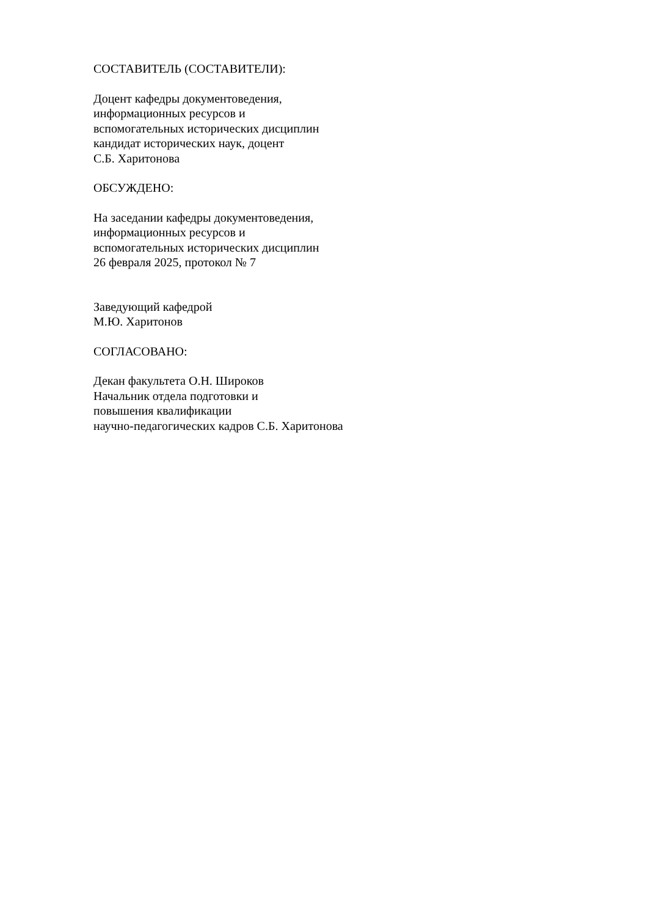СОСТАВИТЕЛЬ (СОСТАВИТЕЛИ):
Доцент кафедры документоведения,
информационных ресурсов и
вспомогательных исторических дисциплин
кандидат исторических наук, доцент
С.Б. Харитонова
ОБСУЖДЕНО:
На заседании кафедры документоведения,
информационных ресурсов и
вспомогательных исторических дисциплин
26 февраля 2025, протокол № 7
Заведующий кафедрой
М.Ю. Харитонов
СОГЛАСОВАНО:
Декан факультета О.Н. Широков
Начальник отдела подготовки и
повышения квалификации
научно-педагогических кадров С.Б. Харитонова